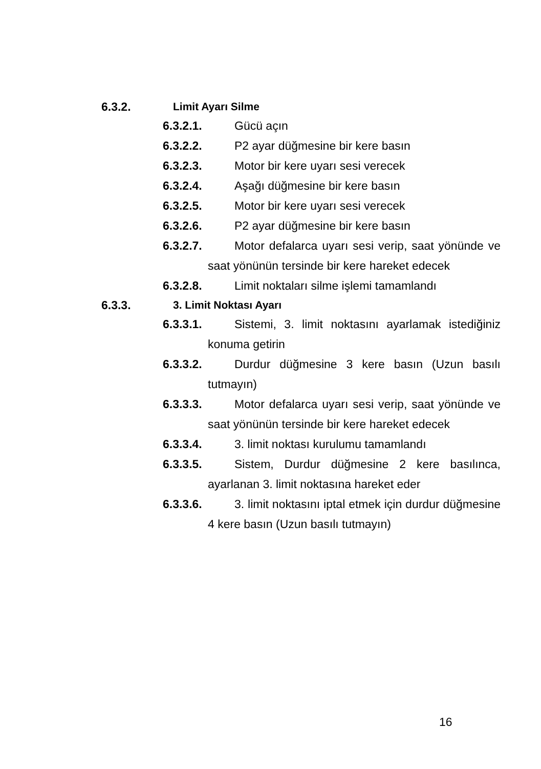6.3.2. Limit Ayarı Silme
6.3.2.1. Gücü açın
6.3.2.2. P2 ayar düğmesine bir kere basın
6.3.2.3. Motor bir kere uyarı sesi verecek
6.3.2.4. Aşağı düğmesine bir kere basın
6.3.2.5. Motor bir kere uyarı sesi verecek
6.3.2.6. P2 ayar düğmesine bir kere basın
6.3.2.7. Motor defalarca uyarı sesi verip, saat yönünde ve saat yönünün tersinde bir kere hareket edecek
6.3.2.8. Limit noktaları silme işlemi tamamlandı
6.3.3. 3. Limit Noktası Ayarı
6.3.3.1. Sistemi, 3. limit noktasını ayarlamak istediğiniz konuma getirin
6.3.3.2. Durdur düğmesine 3 kere basın (Uzun basılı tutmayın)
6.3.3.3. Motor defalarca uyarı sesi verip, saat yönünde ve saat yönünün tersinde bir kere hareket edecek
6.3.3.4. 3. limit noktası kurulumu tamamlandı
6.3.3.5. Sistem, Durdur düğmesine 2 kere basılınca, ayarlanan 3. limit noktasına hareket eder
6.3.3.6. 3. limit noktasını iptal etmek için durdur düğmesine 4 kere basın (Uzun basılı tutmayın)
16